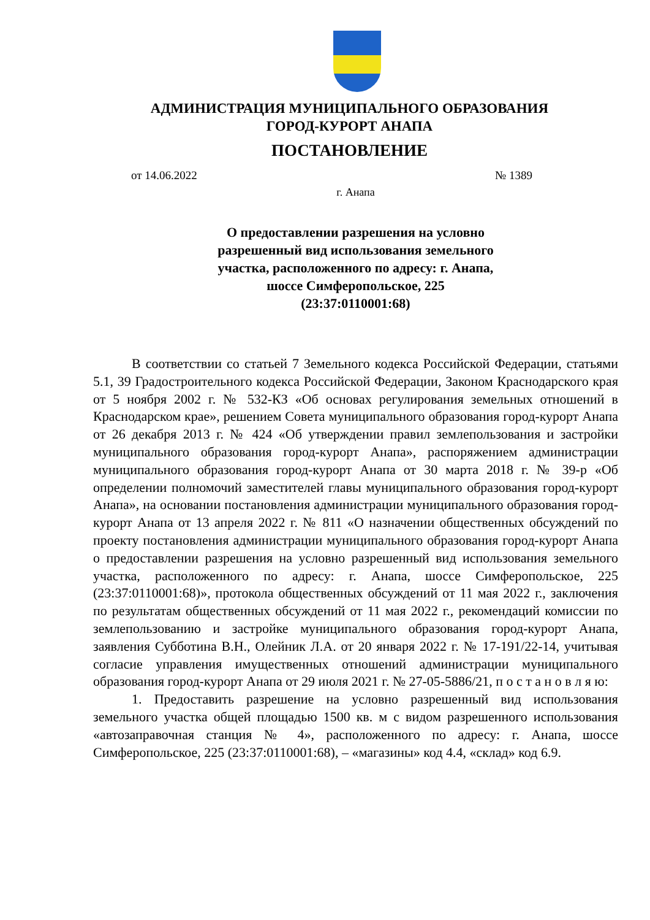АДМИНИСТРАЦИЯ МУНИЦИПАЛЬНОГО ОБРАЗОВАНИЯ
ГОРОД-КУРОРТ АНАПА
ПОСТАНОВЛЕНИЕ
от 14.06.2022 № 1389
г. Анапа
О предоставлении разрешения на условно
разрешенный вид использования земельного
участка, расположенного по адресу: г. Анапа,
шоссе Симферопольское, 225
(23:37:0110001:68)
В соответствии со статьей 7 Земельного кодекса Российской Федерации, статьями 5.1, 39 Градостроительного кодекса Российской Федерации, Законом Краснодарского края от 5 ноября 2002 г. № 532-КЗ «Об основах регулирования земельных отношений в Краснодарском крае», решением Совета муниципального образования город-курорт Анапа от 26 декабря 2013 г. № 424 «Об утверждении правил землепользования и застройки муниципального образования город-курорт Анапа», распоряжением администрации муниципального образования город-курорт Анапа от 30 марта 2018 г. № 39-р «Об определении полномочий заместителей главы муниципального образования город-курорт Анапа», на основании постановления администрации муниципального образования город-курорт Анапа от 13 апреля 2022 г. № 811 «О назначении общественных обсуждений по проекту постановления администрации муниципального образования город-курорт Анапа о предоставлении разрешения на условно разрешенный вид использования земельного участка, расположенного по адресу: г. Анапа, шоссе Симферопольское, 225 (23:37:0110001:68)», протокола общественных обсуждений от 11 мая 2022 г., заключения по результатам общественных обсуждений от 11 мая 2022 г., рекомендаций комиссии по землепользованию и застройке муниципального образования город-курорт Анапа, заявления Субботина В.Н., Олейник Л.А. от 20 января 2022 г. № 17-191/22-14, учитывая согласие управления имущественных отношений администрации муниципального образования город-курорт Анапа от 29 июля 2021 г. № 27-05-5886/21, п о с т а н о в л я ю:
1. Предоставить разрешение на условно разрешенный вид использования земельного участка общей площадью 1500 кв. м с видом разрешенного использования «автозаправочная станция № 4», расположенного по адресу: г. Анапа, шоссе Симферопольское, 225 (23:37:0110001:68), – «магазины» код 4.4, «склад» код 6.9.